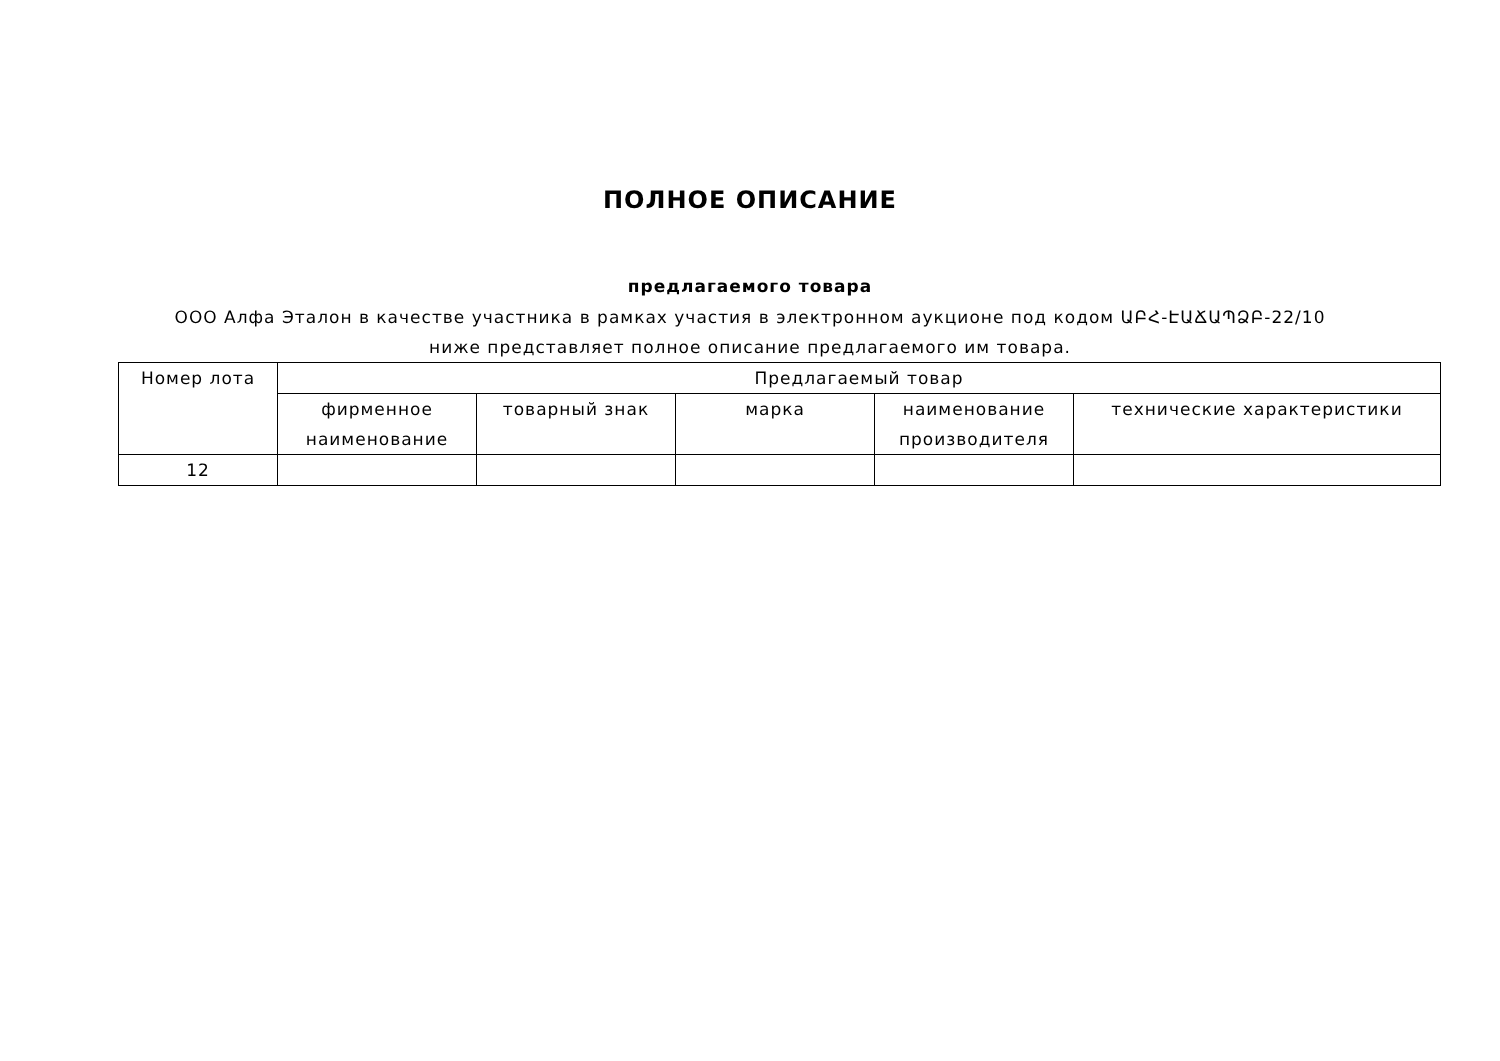ПОЛНОЕ ОПИСАНИЕ
предлагаемого товара
ООО Алфа Эталон в качестве участника в рамках участия в электронном аукционе под кодом ԱԲՀ-ԷԱՃԱՊՁԲ-22/10 ниже представляет полное описание предлагаемого им товара.
| Номер лота | Предлагаемый товар | | | | |
| --- | --- | --- | --- | --- | --- |
| | фирменное наименование | товарный знак | марка | наименование производителя | технические характеристики |
| 12 | | | | | |